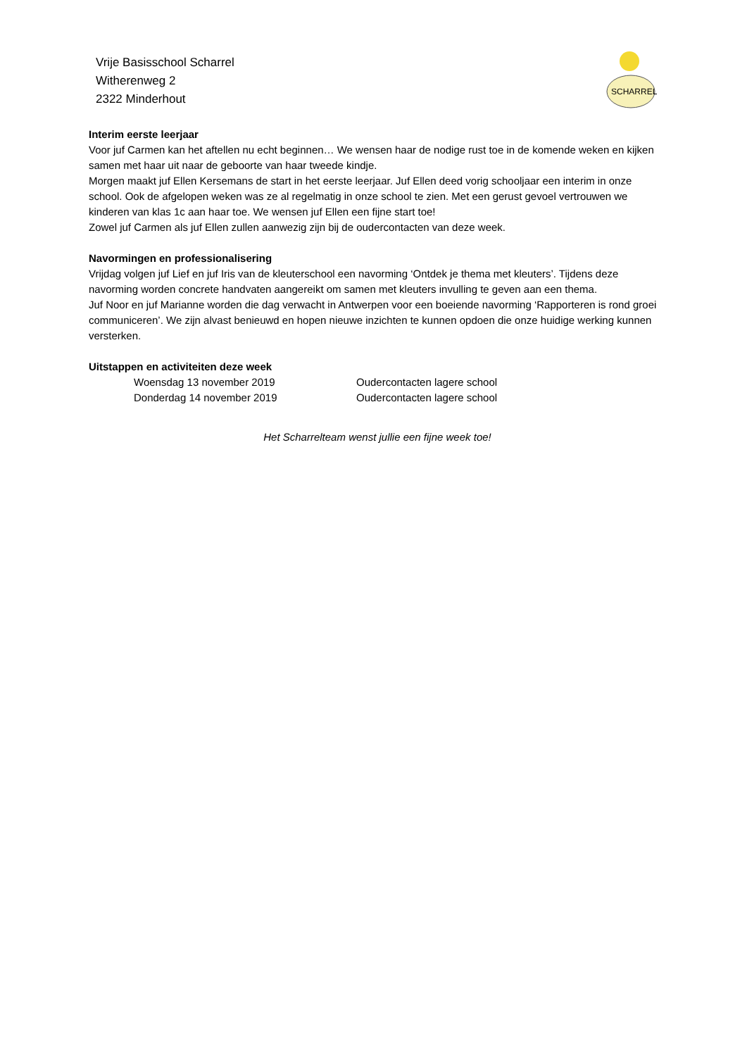Vrije Basisschool Scharrel
Witherenweg 2
2322 Minderhout
SCHARREL
Interim eerste leerjaar
Voor juf Carmen kan het aftellen nu echt beginnen… We wensen haar de nodige rust toe in de komende weken en kijken samen met haar uit naar de geboorte van haar tweede kindje.
Morgen maakt juf Ellen Kersemans de start in het eerste leerjaar. Juf Ellen deed vorig schooljaar een interim in onze school. Ook de afgelopen weken was ze al regelmatig in onze school te zien. Met een gerust gevoel vertrouwen we kinderen van klas 1c aan haar toe. We wensen juf Ellen een fijne start toe!
Zowel juf Carmen als juf Ellen zullen aanwezig zijn bij de oudercontacten van deze week.
Navormingen en professionalisering
Vrijdag volgen juf Lief en juf Iris van de kleuterschool een navorming ‘Ontdek je thema met kleuters’. Tijdens deze navorming worden concrete handvaten aangereikt om samen met kleuters invulling te geven aan een thema.
Juf Noor en juf Marianne worden die dag verwacht in Antwerpen voor een boeiende navorming ‘Rapporteren is rond groei communiceren’. We zijn alvast benieuwd en hopen nieuwe inzichten te kunnen opdoen die onze huidige werking kunnen versterken.
Uitstappen en activiteiten deze week
| Woensdag 13 november 2019 | Oudercontacten lagere school |
| Donderdag 14 november 2019 | Oudercontacten lagere school |
Het Scharrelteam wenst jullie een fijne week toe!